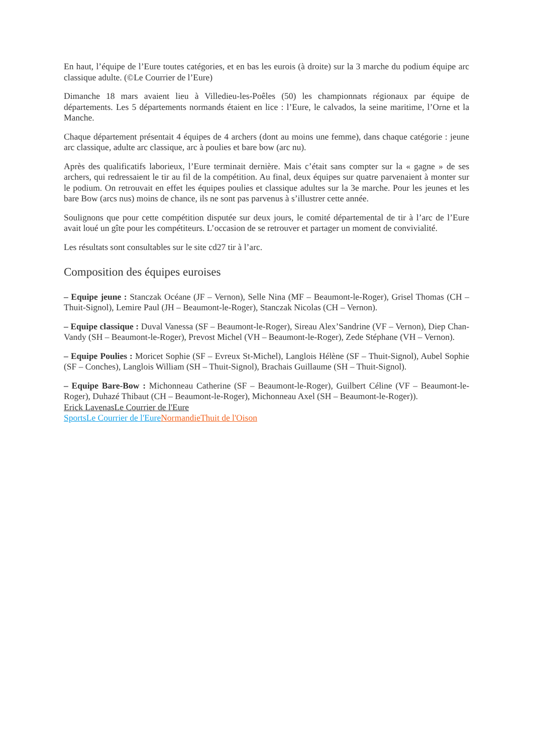En haut, l’équipe de l’Eure toutes catégories, et en bas les eurois (à droite) sur la 3 marche du podium équipe arc classique adulte. (©Le Courrier de l’Eure)
Dimanche 18 mars avaient lieu à Villedieu-les-Poêles (50) les championnats régionaux par équipe de départements. Les 5 départements normands étaient en lice : l’Eure, le calvados, la seine maritime, l’Orne et la Manche.
Chaque département présentait 4 équipes de 4 archers (dont au moins une femme), dans chaque catégorie : jeune arc classique, adulte arc classique, arc à poulies et bare bow (arc nu).
Après des qualificatifs laborieux, l’Eure terminait dernière. Mais c’était sans compter sur la « gagne » de ses archers, qui redressaient le tir au fil de la compétition. Au final, deux équipes sur quatre parvenaient à monter sur le podium. On retrouvait en effet les équipes poulies et classique adultes sur la 3e marche. Pour les jeunes et les bare Bow (arcs nus) moins de chance, ils ne sont pas parvenus à s’illustrer cette année.
Soulignons que pour cette compétition disputée sur deux jours, le comité départemental de tir à l’arc de l’Eure avait loué un gîte pour les compétiteurs. L’occasion de se retrouver et partager un moment de convivialité.
Les résultats sont consultables sur le site cd27 tir à l’arc.
Composition des équipes euroises
– Equipe jeune : Stanczak Océane (JF – Vernon), Selle Nina (MF – Beaumont-le-Roger), Grisel Thomas (CH – Thuit-Signol), Lemire Paul (JH – Beaumont-le-Roger), Stanczak Nicolas (CH – Vernon).
– Equipe classique : Duval Vanessa (SF – Beaumont-le-Roger), Sireau Alex’Sandrine (VF – Vernon), Diep Chan-Vandy (SH – Beaumont-le-Roger), Prevost Michel (VH – Beaumont-le-Roger), Zede Stéphane (VH – Vernon).
– Equipe Poulies : Moricet Sophie (SF – Evreux St-Michel), Langlois Hélène (SF – Thuit-Signol), Aubel Sophie (SF – Conches), Langlois William (SH – Thuit-Signol), Brachais Guillaume (SH – Thuit-Signol).
– Equipe Bare-Bow : Michonneau Catherine (SF – Beaumont-le-Roger), Guilbert Céline (VF – Beaumont-le-Roger), Duhazé Thibaut (CH – Beaumont-le-Roger), Michonneau Axel (SH – Beaumont-le-Roger)).
Erick Lavenas Le Courrier de l'Eure
Sports Le Courrier de l'Eure Normandie Thuit de l'Oison